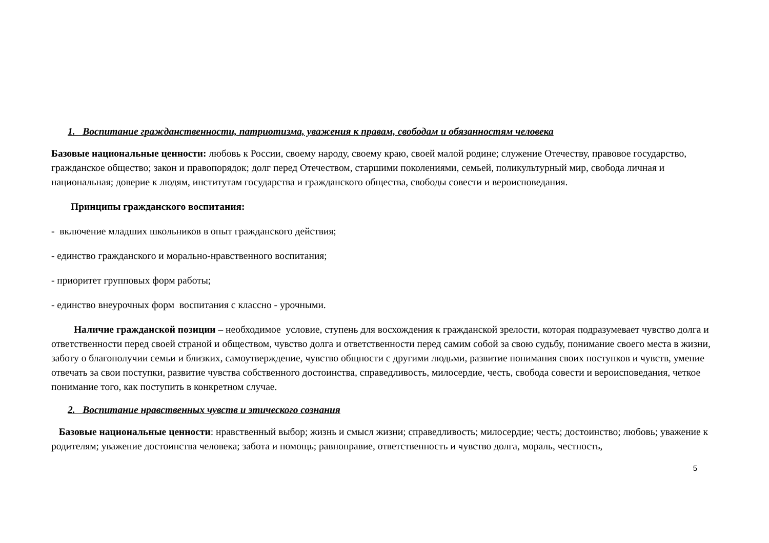1. Воспитание гражданственности, патриотизма, уважения к правам, свободам и обязанностям человека
Базовые национальные ценности: любовь к России, своему народу, своему краю, своей малой родине; служение Отечеству, правовое государство, гражданское общество; закон и правопорядок; долг перед Отечеством, старшими поколениями, семьей, поликультурный мир, свобода личная и национальная; доверие к людям, институтам государства и гражданского общества, свободы совести и вероисповедания.
Принципы гражданского воспитания:
- включение младших школьников в опыт гражданского действия;
- единство гражданского и морально-нравственного воспитания;
- приоритет групповых форм работы;
- единство внеурочных форм воспитания с классно - урочными.
Наличие гражданской позиции – необходимое условие, ступень для восхождения к гражданской зрелости, которая подразумевает чувство долга и ответственности перед своей страной и обществом, чувство долга и ответственности перед самим собой за свою судьбу, понимание своего места в жизни, заботу о благополучии семьи и близких, самоутверждение, чувство общности с другими людьми, развитие понимания своих поступков и чувств, умение отвечать за свои поступки, развитие чувства собственного достоинства, справедливость, милосердие, честь, свобода совести и вероисповедания, четкое понимание того, как поступить в конкретном случае.
2. Воспитание нравственных чувств и этического сознания
Базовые национальные ценности: нравственный выбор; жизнь и смысл жизни; справедливость; милосердие; честь; достоинство; любовь; уважение к родителям; уважение достоинства человека; забота и помощь; равноправие, ответственность и чувство долга, мораль, честность,
5